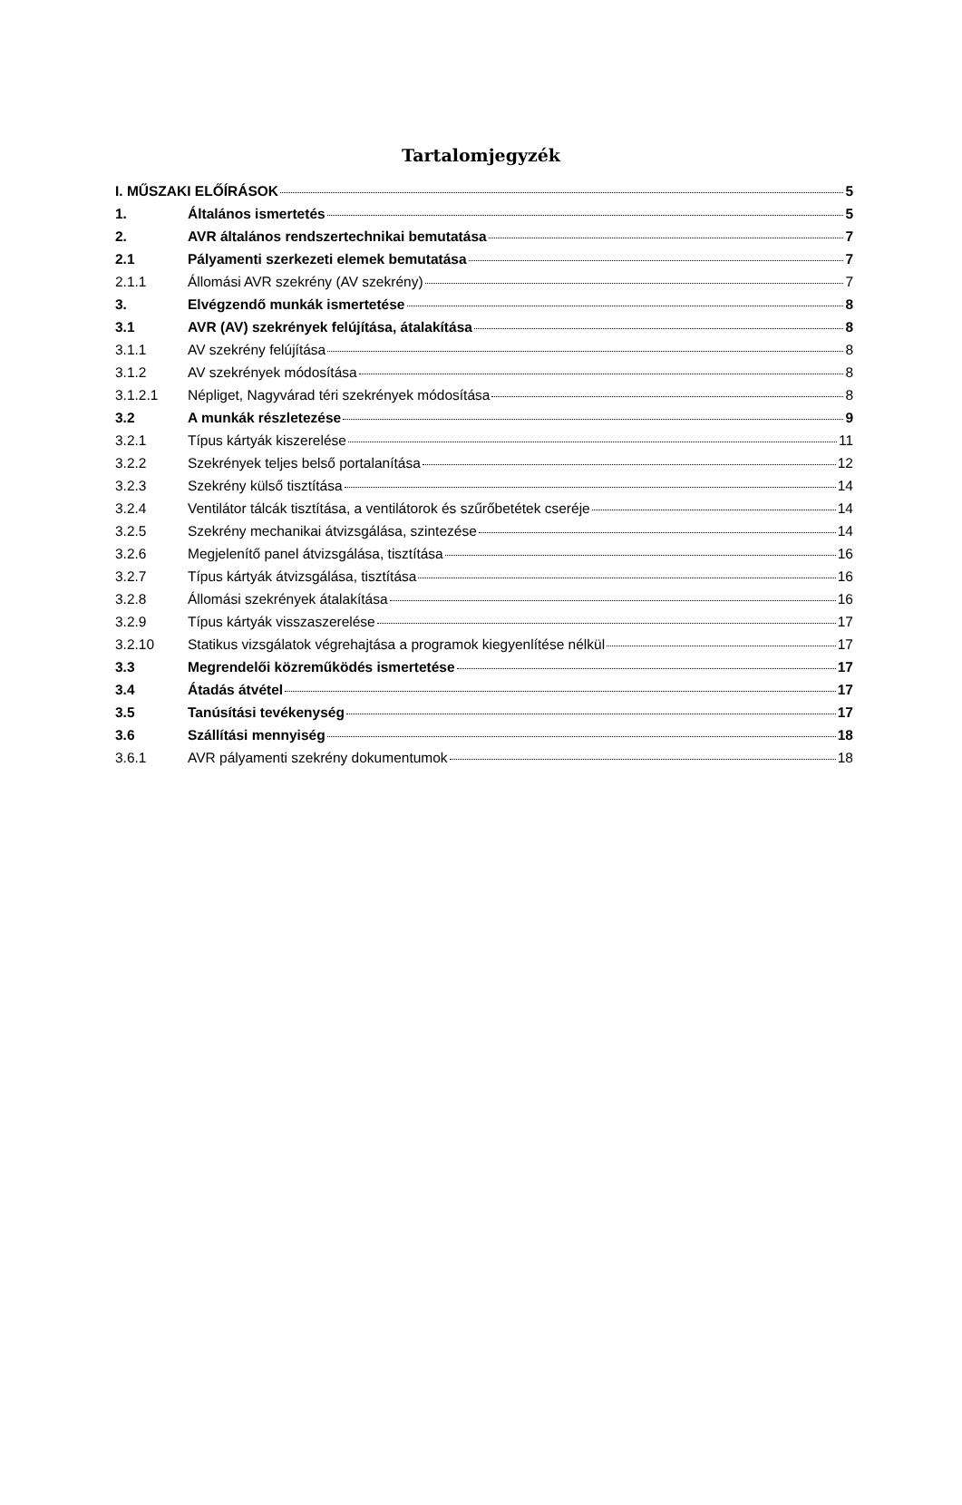Tartalomjegyzék
I. MŰSZAKI ELŐÍRÁSOK 5
1. Általános ismertetés 5
2. AVR általános rendszertechnikai bemutatása 7
2.1 Pályamenti szerkezeti elemek bemutatása 7
2.1.1 Állomási AVR szekrény (AV szekrény) 7
3. Elvégzendő munkák ismertetése 8
3.1 AVR (AV) szekrények felújítása, átalakítása 8
3.1.1 AV szekrény felújítása 8
3.1.2 AV szekrények módosítása 8
3.1.2.1 Népliget, Nagyvárad téri szekrények módosítása 8
3.2 A munkák részletezése 9
3.2.1 Típus kártyák kiszerelése 11
3.2.2 Szekrények teljes belső portalanítása 12
3.2.3 Szekrény külső tisztítása 14
3.2.4 Ventilátor tálcák tisztítása, a ventilátorok és szűrőbetétek cseréje 14
3.2.5 Szekrény mechanikai átvizsgálása, szintezése 14
3.2.6 Megjelenítő panel átvizsgálása, tisztítása 16
3.2.7 Típus kártyák átvizsgálása, tisztítása 16
3.2.8 Állomási szekrények átalakítása 16
3.2.9 Típus kártyák visszaszerelése 17
3.2.10 Statikus vizsgálatok végrehajtása a programok kiegyenlítése nélkül 17
3.3 Megrendelői közreműködés ismertetése 17
3.4 Átadás átvétel 17
3.5 Tanúsítási tevékenység 17
3.6 Szállítási mennyiség 18
3.6.1 AVR pályamenti szekrény dokumentumok 18